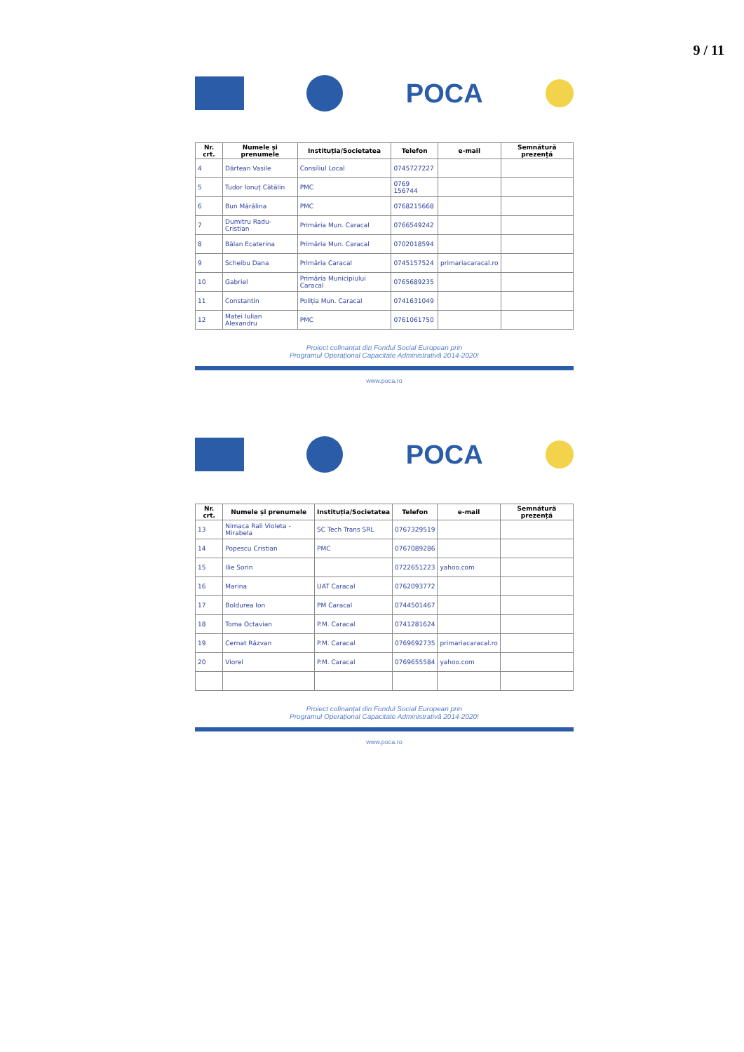9 / 11
POCA
| Nr. crt. | Numele și prenumele | Instituția/Societatea | Telefon | e-mail | Semnătură prezență |
| --- | --- | --- | --- | --- | --- |
| 4 | Dărtean Vasile | Consiliul Local | 0745727227 | | |
| 5 | Tudor Ionuț Cătălin | PMC | 0769 156744 | | |
| 6 | Bun Mărălina | PMC | 0768215668 | | |
| 7 | Dumitru Radu-Cristian | Primăria Mun. Caracal | 0766549242 | | |
| 8 | Bălan Ecaterina | Primăria Mun. Caracal | 0702018594 | | |
| 9 | Scheibu Dana | Primăria Caracal | 0745157524 | primariacaracal.ro | |
| 10 | Gabriel | Primăria Municipiului Caracal | 0765689235 | | |
| 11 | Constantin | Poliția Mun. Caracal | 0741631049 | | |
| 12 | Matei Iulian Alexandru | PMC | 0761061750 | | |
Proiect cofinanțat din Fondul Social European prin
Programul Operațional Capacitate Administrativă 2014-2020!
www.poca.ro
POCA
| Nr. crt. | Numele și prenumele | Instituția/Societatea | Telefon | e-mail | Semnătură prezență |
| --- | --- | --- | --- | --- | --- |
| 13 | Nimaca Rali Violeta - Mirabela | SC Tech Trans SRL | 0767329519 | | |
| 14 | Popescu Cristian | PMC | 0767089286 | | |
| 15 | Ilie Sorin | | 0722651223 | yahoo.com | |
| 16 | Marina | UAT Caracal | 0762093772 | | |
| 17 | Boldurea Ion | PM Caracal | 0744501467 | | |
| 18 | Toma Octavian | P.M. Caracal | 0741281624 | | |
| 19 | Cernat Răzvan | P.M. Caracal | 0769692735 | primariacaracal.ro | |
| 20 | Viorel | P.M. Caracal | 0769655584 | yahoo.com | |
Proiect cofinanțat din Fondul Social European prin
Programul Operațional Capacitate Administrativă 2014-2020!
www.poca.ro